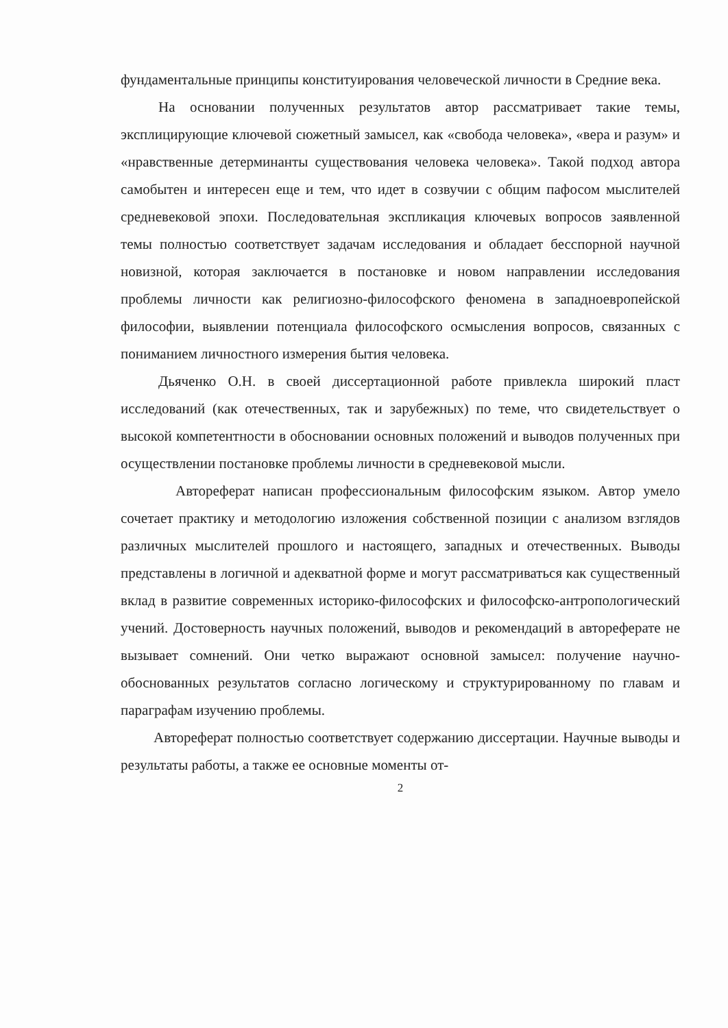фундаментальные принципы конституирования человеческой личности в Средние века.
На основании полученных результатов автор рассматривает такие темы, эксплицирующие ключевой сюжетный замысел, как «свобода человека», «вера и разум» и «нравственные детерминанты существования человека человека». Такой подход автора самобытен и интересен еще и тем, что идет в созвучии с общим пафосом мыслителей средневековой эпохи. Последовательная экспликация ключевых вопросов заявленной темы полностью соответствует задачам исследования и обладает бесспорной научной новизной, которая заключается в постановке и новом направлении исследования проблемы личности как религиозно-философского феномена в западноевропейской философии, выявлении потенциала философского осмысления вопросов, связанных с пониманием личностного измерения бытия человека.
Дьяченко О.Н. в своей диссертационной работе привлекла широкий пласт исследований (как отечественных, так и зарубежных) по теме, что свидетельствует о высокой компетентности в обосновании основных положений и выводов полученных при осуществлении постановке проблемы личности в средневековой мысли.
Автореферат написан профессиональным философским языком. Автор умело сочетает практику и методологию изложения собственной позиции с анализом взглядов различных мыслителей прошлого и настоящего, западных и отечественных. Выводы представлены в логичной и адекватной форме и могут рассматриваться как существенный вклад в развитие современных историко-философских и философско-антропологический учений. Достоверность научных положений, выводов и рекомендаций в автореферате не вызывает сомнений. Они четко выражают основной замысел: получение научно-обоснованных результатов согласно логическому и структурированному по главам и параграфам изучению проблемы.
Автореферат полностью соответствует содержанию диссертации. Научные выводы и результаты работы, а также ее основные моменты от-
2